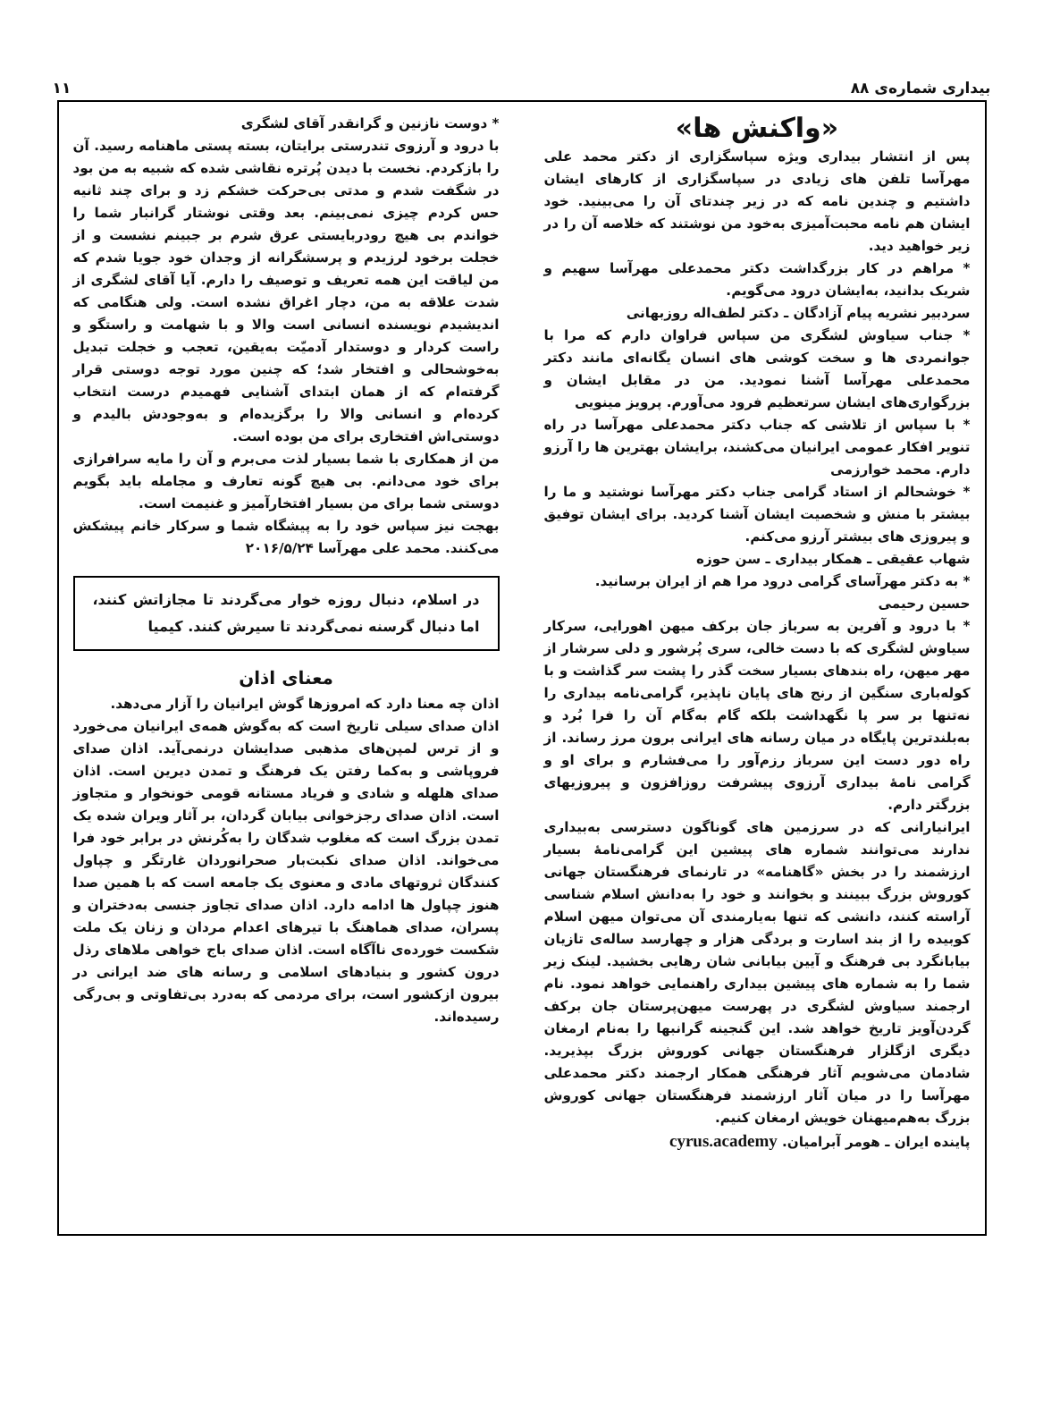بیداری شماره‌ی ۸۸ ۱۱
«واکنش ها»
پس از انتشار بیداری ویژه سپاسگزاری از دکتر محمد علی مهرآسا تلفن های زیادی در سپاسگزاری از کارهای ایشان داشتیم و چندین نامه که در زیر چندتای آن را می‌بینید. خود ایشان هم نامه محبت‌آمیزی به‌خود من نوشتند که خلاصه آن را در زیر خواهید دید.
* مراهم در کار بزرگداشت دکتر محمدعلی مهرآسا سهیم و شریک بدانید، به‌ایشان درود می‌گویم.
سردبیر نشریه پیام آزادگان ـ دکتر لطف‌اله روزبهانی
* جناب سیاوش لشگری من سپاس فراوان دارم که مرا با جوانمردی ها و سخت کوشی های انسان یگانه‌ای مانند دکتر محمدعلی مهرآسا آشنا نمودید. من در مقابل ایشان و بزرگواری‌های ایشان سرتعظیم فرود می‌آورم. پرویز مینویی
* با سپاس از تلاشی که جناب دکتر محمدعلی مهرآسا در راه تنویر افکار عمومی ایرانیان می‌کشند، برایشان بهترین ها را آرزو دارم. محمد خوارزمی
* خوشحالم از استاد گرامی جناب دکتر مهرآسا نوشتید و ما را بیشتر با منش و شخصیت ایشان آشنا کردید. برای ایشان توفیق و پیروزی های بیشتر آرزو می‌کنم.
شهاب عقیقی ـ همکار بیداری ـ سن حوزه
* به دکتر مهرآسای گرامی درود مرا هم از ایران برسانید.
حسین رحیمی
* با درود و آفرین به سرباز جان برکف میهن اهورایی، سرکار سیاوش لشگری که با دست خالی، سری پُرشور و دلی سرشار از مهر میهن، راه بندهای بسیار سخت گذر را پشت سر گذاشت و با کوله‌باری سنگین از رنج های پایان ناپذیر، گرامی‌نامه بیداری را نه‌تنها بر سر پا نگهداشت بلکه گام به‌گام آن را فرا بُرد و به‌بلندترین پایگاه در میان رسانه های ایرانی برون مرز رساند. از راه دور دست این سرباز رزم‌آور را می‌فشارم و برای او و گرامی نامهٔ بیداری آرزوی پیشرفت روزافزون و پیروزیهای بزرگتر دارم.
ایرانیارانی که در سرزمین های گوناگون دسترسی به‌بیداری ندارند می‌توانند شماره های پیشین این گرامی‌نامهٔ بسیار ارزشمند را در بخش «گاهنامه» در تارنمای فرهنگستان جهانی کوروش بزرگ ببینند و بخوانند و خود را به‌دانش اسلام شناسی آراسته کنند، دانشی که تنها به‌یارمندی آن می‌توان میهن اسلام کوبیده را از بند اسارت و بردگی هزار و چهارسد ساله‌ی تازیان بیابانگرد بی فرهنگ و آیین بیابانی شان رهایی بخشید. لینک زیر شما را به شماره های پیشین بیداری راهنمایی خواهد نمود. نام ارجمند سیاوش لشگری در پهرست میهن‌پرستان جان برکف گردن‌آویز تاریخ خواهد شد. این گنجینه گرانبها را به‌نام ارمغان دیگری ازگلزار فرهنگستان جهانی کوروش بزرگ بپذیرید. شادمان می‌شویم آثار فرهنگی همکار ارجمند دکتر محمدعلی مهرآسا را در میان آثار ارزشمند فرهنگستان جهانی کوروش بزرگ به‌هم‌میهنان خویش ارمغان کنیم.
پاینده ایران ـ هومر آبرامیان. cyrus.academy
* دوست نازنین و گرانقدر آقای لشگری
با درود و آرزوی تندرستی برایتان، بسته پستی ماهنامه رسید. آن را بازکردم. نخست با دیدن پُرتره نقاشی شده که شبیه به من بود در شگفت شدم و مدتی بی‌حرکت خشکم زد و برای چند ثانیه حس کردم چیزی نمی‌بینم. بعد وقتی نوشتار گرانبار شما را خواندم بی هیچ رودربایستی عرق شرم بر جبینم نشست و از خجلت برخود لرزیدم و پرسشگرانه از وجدان خود جویا شدم که من لیاقت این همه تعریف و توصیف را دارم. آیا آقای لشگری از شدت علاقه به من، دچار اغراق نشده است. ولی هنگامی که اندیشیدم نویسنده انسانی است والا و با شهامت و راستگو و راست کردار و دوستدار آدمیّت به‌یقین، تعجب و خجلت تبدیل به‌خوشحالی و افتخار شد؛ که چنین مورد توجه دوستی قرار گرفته‌ام که از همان ابتدای آشنایی فهمیدم درست انتخاب کرده‌ام و انسانی والا را برگزیده‌ام و به‌وجودش بالیدم و دوستی‌اش افتخاری برای من بوده است.
من از همکاری با شما بسیار لذت می‌برم و آن را مایه سرافرازی برای خود می‌دانم. بی هیچ گونه تعارف و مجامله باید بگویم دوستی شما برای من بسیار افتخارآمیز و غنیمت است.
بهجت نیز سپاس خود را به پیشگاه شما و سرکار خانم پیشکش می‌کنند. محمد علی مهرآسا ۲۰۱۶/۵/۲۴
در اسلام، دنبال روزه خوار می‌گردند تا مجازاتش کنند، اما دنبال گرسنه نمی‌گردند تا سیرش کنند. کیمیا
معنای اذان
اذان چه معنا دارد که امروزها گوش ایرانیان را آزار می‌دهد.
اذان صدای سیلی تاریخ است که به‌گوش همه‌ی ایرانیان می‌خورد و از ترس لمپن‌های مذهبی صدایشان درنمی‌آید. اذان صدای فروپاشی و به‌کما رفتن یک فرهنگ و تمدن دیرین است. اذان صدای هلهله و شادی و فریاد مستانه قومی خونخوار و متجاوز است. اذان صدای رجزخوانی بیابان گردان، بر آثار ویران شده یک تمدن بزرگ است که مغلوب شدگان را به‌کُرنش در برابر خود فرا می‌خواند. اذان صدای نکبت‌بار صحرانوردان غارتگر و چپاول کنندگان ثروتهای مادی و معنوی یک جامعه است که با همین صدا هنوز چپاول ها ادامه دارد. اذان صدای تجاوز جنسی به‌دختران و پسران، صدای هماهنگ با تیرهای اعدام مردان و زنان یک ملت شکست خورده‌ی ناآگاه است. اذان صدای باج خواهی ملاهای رذل درون کشور و بنیادهای اسلامی و رسانه های ضد ایرانی در بیرون ازکشور است، برای مردمی که به‌درد بی‌تفاوتی و بی‌رگی رسیده‌اند.